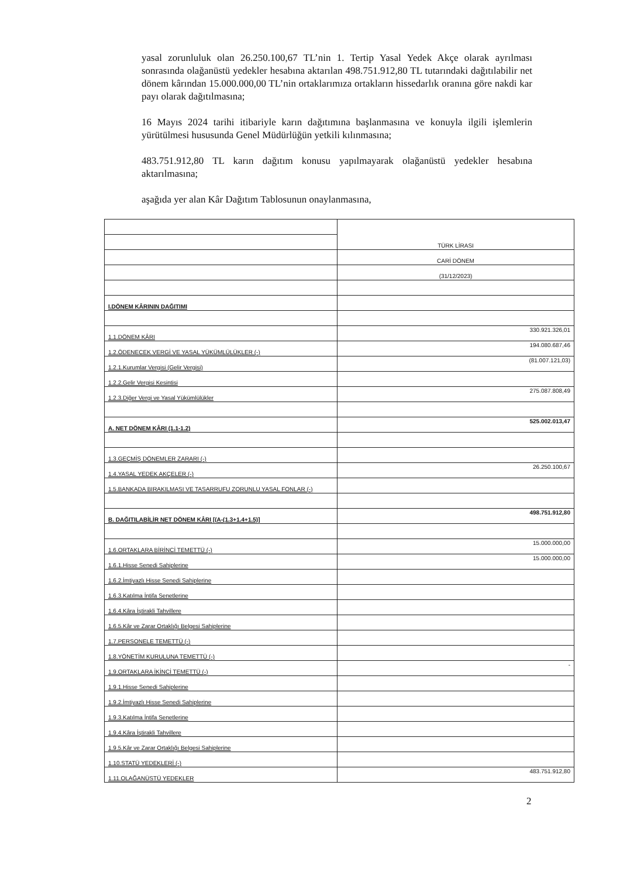yasal zorunluluk olan 26.250.100,67 TL’nin 1. Tertip Yasal Yedek Akçe olarak ayrılması sonrasında olağanüstü yedekler hesabına aktarılan 498.751.912,80 TL tutarındaki dağıtılabilir net dönem kârından 15.000.000,00 TL’nin ortaklarımıza ortakların hissedarlık oranına göre nakdi kar payı olarak dağıtılmasına;
16 Mayıs 2024 tarihi itibariyle karın dağıtımına başlanmasına ve konuyla ilgili işlemlerin yürütülmesi hususunda Genel Müdürlüğün yetkili kılınmasına;
483.751.912,80 TL karın dağıtım konusu yapılmayarak olağanüstü yedekler hesabına aktarılmasına;
aşağıda yer alan Kâr Dağıtım Tablosunun onaylanmasına,
| | TÜRK LİRASI |
| | CARİ DÖNEM |
| | (31/12/2023) |
| I.DÖNEM KÂRININ DAĞITIMI | |
| 1.1.DÖNEM KÂRI | 330.921.326,01 |
| 1.2.ÖDENECEK VERGİ VE YASAL YÜKÜMLÜLÜKLER (-) | 194.080.687,46 |
| 1.2.1.Kurumlar Vergisi (Gelir Vergisi) | (81.007.121,03) |
| 1.2.2.Gelir Vergisi Kesintisi | |
| 1.2.3.Diğer Vergi ve Yasal Yükümlülükler | 275.087.808,49 |
| A. NET DÖNEM KÂRI (1.1-1.2) | 525.002.013,47 |
| 1.3.GEÇMİŞ DÖNEMLER ZARARI (-) | |
| 1.4.YASAL YEDEK AKÇELER (-) | 26.250.100,67 |
| 1.5.BANKADA BIRAKILMASI VE TASARRUFU ZORUNLU YASAL FONLAR (-) | |
| B. DAĞITILABİLİR NET DÖNEM KÂRI [(A-(1.3+1.4+1.5)] | 498.751.912,80 |
| 1.6.ORTAKLARA BİRİNCİ TEMETTÜ (-) | 15.000.000,00 |
| 1.6.1.Hisse Senedi Sahiplerine | 15.000.000,00 |
| 1.6.2.İmtiyazlı Hisse Senedi Sahiplerine | |
| 1.6.3.Katılma İntifa Senetlerine | |
| 1.6.4.Kâra İştirakli Tahvillere | |
| 1.6.5.Kâr ve Zarar Ortaklığı Belgesi Sahiplerine | |
| 1.7.PERSONELE TEMETTÜ (-) | |
| 1.8.YÖNETİM KURULUNA TEMETTÜ (-) | |
| 1.9.ORTAKLARA İKİNCİ TEMETTÜ (-) | - |
| 1.9.1.Hisse Senedi Sahiplerine | |
| 1.9.2.İmtiyazlı Hisse Senedi Sahiplerine | |
| 1.9.3.Katılma İntifa Senetlerine | |
| 1.9.4.Kâra İştirakli Tahvillere | |
| 1.9.5.Kâr ve Zarar Ortaklığı Belgesi Sahiplerine | |
| 1.10.STATÜ YEDEKLERİ (-) | |
| 1.11.OLAĞANÜSTÜ YEDEKLER | 483.751.912,80 |
2